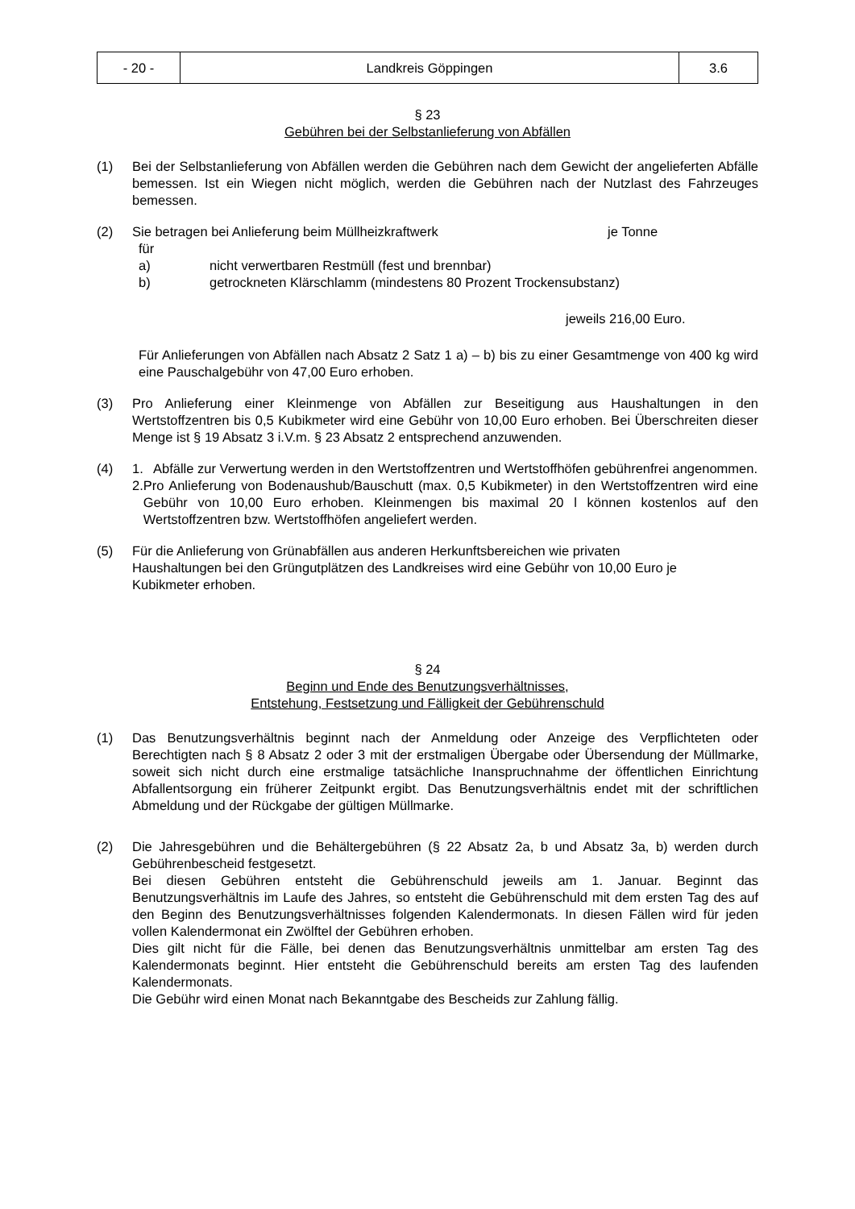| - 20 - | Landkreis Göppingen | 3.6 |
§ 23
Gebühren bei der Selbstanlieferung von Abfällen
(1) Bei der Selbstanlieferung von Abfällen werden die Gebühren nach dem Gewicht der angelieferten Abfälle bemessen. Ist ein Wiegen nicht möglich, werden die Gebühren nach der Nutzlast des Fahrzeuges bemessen.
(2) Sie betragen bei Anlieferung beim Müllheizkraftwerk je Tonne
für
a) nicht verwertbaren Restmüll (fest und brennbar)
b) getrockneten Klärschlamm (mindestens 80 Prozent Trockensubstanz)
jeweils 216,00 Euro.
Für Anlieferungen von Abfällen nach Absatz 2 Satz 1 a) – b) bis zu einer Gesamtmenge von 400 kg wird eine Pauschalgebühr von 47,00 Euro erhoben.
(3) Pro Anlieferung einer Kleinmenge von Abfällen zur Beseitigung aus Haushaltungen in den Wertstoffzentren bis 0,5 Kubikmeter wird eine Gebühr von 10,00 Euro erhoben. Bei Überschreiten dieser Menge ist § 19 Absatz 3 i.V.m. § 23 Absatz 2 entsprechend anzuwenden.
(4) 1. Abfälle zur Verwertung werden in den Wertstoffzentren und Wertstoffhöfen gebührenfrei angenommen.
2. Pro Anlieferung von Bodenaushub/Bauschutt (max. 0,5 Kubikmeter) in den Wertstoffzentren wird eine Gebühr von 10,00 Euro erhoben. Kleinmengen bis maximal 20 l können kostenlos auf den Wertstoffzentren bzw. Wertstoffhöfen angeliefert werden.
(5) Für die Anlieferung von Grünabfällen aus anderen Herkunftsbereichen wie privaten Haushaltungen bei den Grüngutplätzen des Landkreises wird eine Gebühr von 10,00 Euro je Kubikmeter erhoben.
§ 24
Beginn und Ende des Benutzungsverhältnisses,
Entstehung, Festsetzung und Fälligkeit der Gebührenschuld
(1) Das Benutzungsverhältnis beginnt nach der Anmeldung oder Anzeige des Verpflichteten oder Berechtigten nach § 8 Absatz 2 oder 3 mit der erstmaligen Übergabe oder Übersendung der Müllmarke, soweit sich nicht durch eine erstmalige tatsächliche Inanspruchnahme der öffentlichen Einrichtung Abfallentsorgung ein früherer Zeitpunkt ergibt. Das Benutzungsverhältnis endet mit der schriftlichen Abmeldung und der Rückgabe der gültigen Müllmarke.
(2) Die Jahresgebühren und die Behältergebühren (§ 22 Absatz 2a, b und Absatz 3a, b) werden durch Gebührenbescheid festgesetzt.
Bei diesen Gebühren entsteht die Gebührenschuld jeweils am 1. Januar. Beginnt das Benutzungsverhältnis im Laufe des Jahres, so entsteht die Gebührenschuld mit dem ersten Tag des auf den Beginn des Benutzungsverhältnisses folgenden Kalendermonats. In diesen Fällen wird für jeden vollen Kalendermonat ein Zwölftel der Gebühren erhoben.
Dies gilt nicht für die Fälle, bei denen das Benutzungsverhältnis unmittelbar am ersten Tag des Kalendermonats beginnt. Hier entsteht die Gebührenschuld bereits am ersten Tag des laufenden Kalendermonats.
Die Gebühr wird einen Monat nach Bekanntgabe des Bescheids zur Zahlung fällig.